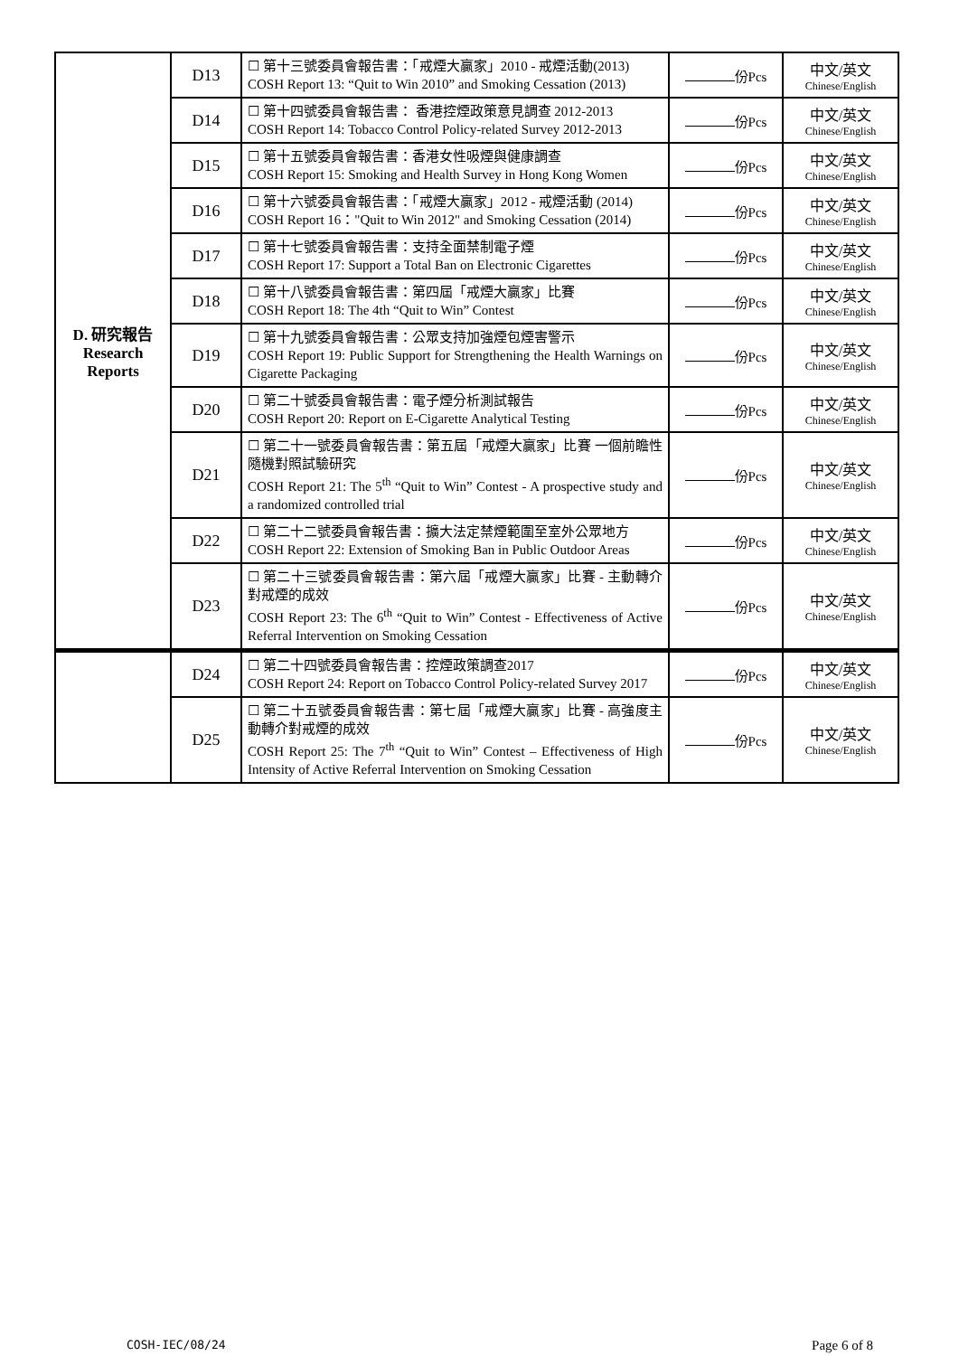| D. 研究報告 Research Reports | D13 | ☐ 第十三號委員會報告書：「戒煙大贏家」2010 - 戒煙活動(2013) COSH Report 13: “Quit to Win 2010” and Smoking Cessation (2013) | 份Pcs | 中文/英文 Chinese/English |
| | D14 | ☐ 第十四號委員會報告書： 香港控煙政策意見調查 2012-2013 COSH Report 14: Tobacco Control Policy-related Survey 2012-2013 | 份Pcs | 中文/英文 Chinese/English |
| | D15 | ☐ 第十五號委員會報告書：香港女性吸煙與健康調查 COSH Report 15: Smoking and Health Survey in Hong Kong Women | 份Pcs | 中文/英文 Chinese/English |
| | D16 | ☐ 第十六號委員會報告書：「戒煙大贏家」2012 - 戒煙活動 (2014) COSH Report 16："Quit to Win 2012" and Smoking Cessation (2014) | 份Pcs | 中文/英文 Chinese/English |
| | D17 | ☐ 第十七號委員會報告書：支持全面禁制電子煙 COSH Report 17: Support a Total Ban on Electronic Cigarettes | 份Pcs | 中文/英文 Chinese/English |
| | D18 | ☐ 第十八號委員會報告書：第四屆「戒煙大贏家」比賽 COSH Report 18: The 4th “Quit to Win” Contest | 份Pcs | 中文/英文 Chinese/English |
| | D19 | ☐ 第十九號委員會報告書：公眾支持加強煙包煙害警示 COSH Report 19: Public Support for Strengthening the Health Warnings on Cigarette Packaging | 份Pcs | 中文/英文 Chinese/English |
| | D20 | ☐ 第二十號委員會報告書：電子煙分析測試報告 COSH Report 20: Report on E-Cigarette Analytical Testing | 份Pcs | 中文/英文 Chinese/English |
| | D21 | ☐ 第二十一號委員會報告書：第五屆「戒煙大贏家」比賽 一個前瞻性隨機對照試驗研究 COSH Report 21: The 5<sup>th</sup> “Quit to Win” Contest - A prospective study and a randomized controlled trial | 份Pcs | 中文/英文 Chinese/English |
| | D22 | ☐ 第二十二號委員會報告書：擴大法定禁煙範圍至室外公眾地方 COSH Report 22: Extension of Smoking Ban in Public Outdoor Areas | 份Pcs | 中文/英文 Chinese/English |
| | D23 | ☐ 第二十三號委員會報告書：第六屆「戒煙大贏家」比賽 - 主動轉介對戒煙的成效 COSH Report 23: The 6<sup>th</sup> “Quit to Win” Contest - Effectiveness of Active Referral Intervention on Smoking Cessation | 份Pcs | 中文/英文 Chinese/English |
| | D24 | ☐ 第二十四號委員會報告書：控煙政策調查2017 COSH Report 24: Report on Tobacco Control Policy-related Survey 2017 | 份Pcs | 中文/英文 Chinese/English |
| | D25 | ☐ 第二十五號委員會報告書：第七屆「戒煙大贏家」比賽 - 高強度主動轉介對戒煙的成效 COSH Report 25: The 7<sup>th</sup> “Quit to Win” Contest – Effectiveness of High Intensity of Active Referral Intervention on Smoking Cessation | 份Pcs | 中文/英文 Chinese/English |
COSH-IEC/08/24 Page 6 of 8